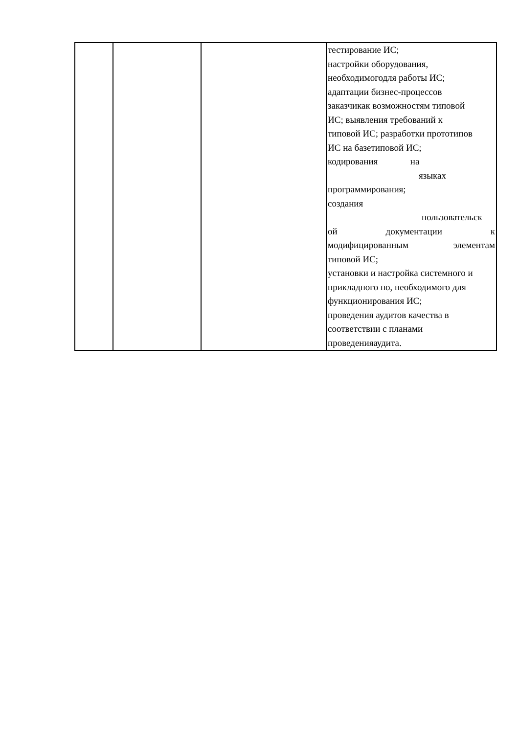| | | | тестирование ИС; настройки оборудования, необходимогодля работы ИС; адаптации бизнес-процессов заказчикак возможностям типовой ИС; выявления требований к типовой ИС; разработки прототипов ИС на базетиповой ИС; кодирования на языках программирования; создания пользовательск ой документации к модифицированным элементам типовой ИС; установки и настройка системного и прикладного по, необходимого для функционирования ИС; проведения аудитов качества в соответствии с планами проведенияаудита. |